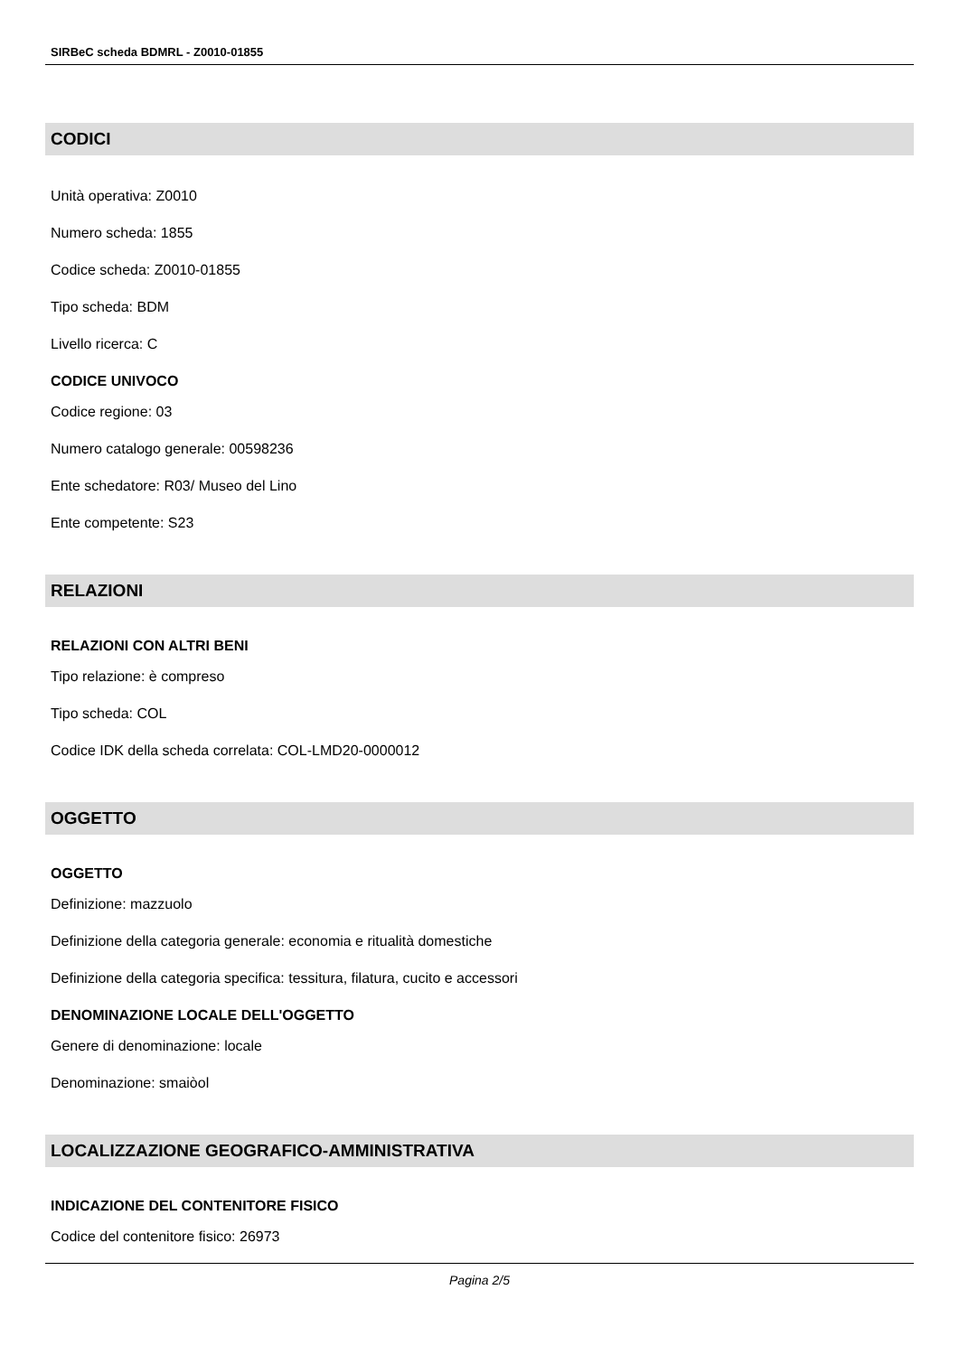SIRBeC scheda BDMRL - Z0010-01855
CODICI
Unità operativa: Z0010
Numero scheda: 1855
Codice scheda: Z0010-01855
Tipo scheda: BDM
Livello ricerca: C
CODICE UNIVOCO
Codice regione: 03
Numero catalogo generale: 00598236
Ente schedatore: R03/ Museo del Lino
Ente competente: S23
RELAZIONI
RELAZIONI CON ALTRI BENI
Tipo relazione: è compreso
Tipo scheda: COL
Codice IDK della scheda correlata: COL-LMD20-0000012
OGGETTO
OGGETTO
Definizione: mazzuolo
Definizione della categoria generale: economia e ritualità domestiche
Definizione della categoria specifica: tessitura, filatura, cucito e accessori
DENOMINAZIONE LOCALE DELL'OGGETTO
Genere di denominazione: locale
Denominazione: smaiòol
LOCALIZZAZIONE GEOGRAFICO-AMMINISTRATIVA
INDICAZIONE DEL CONTENITORE FISICO
Codice del contenitore fisico: 26973
Pagina 2/5